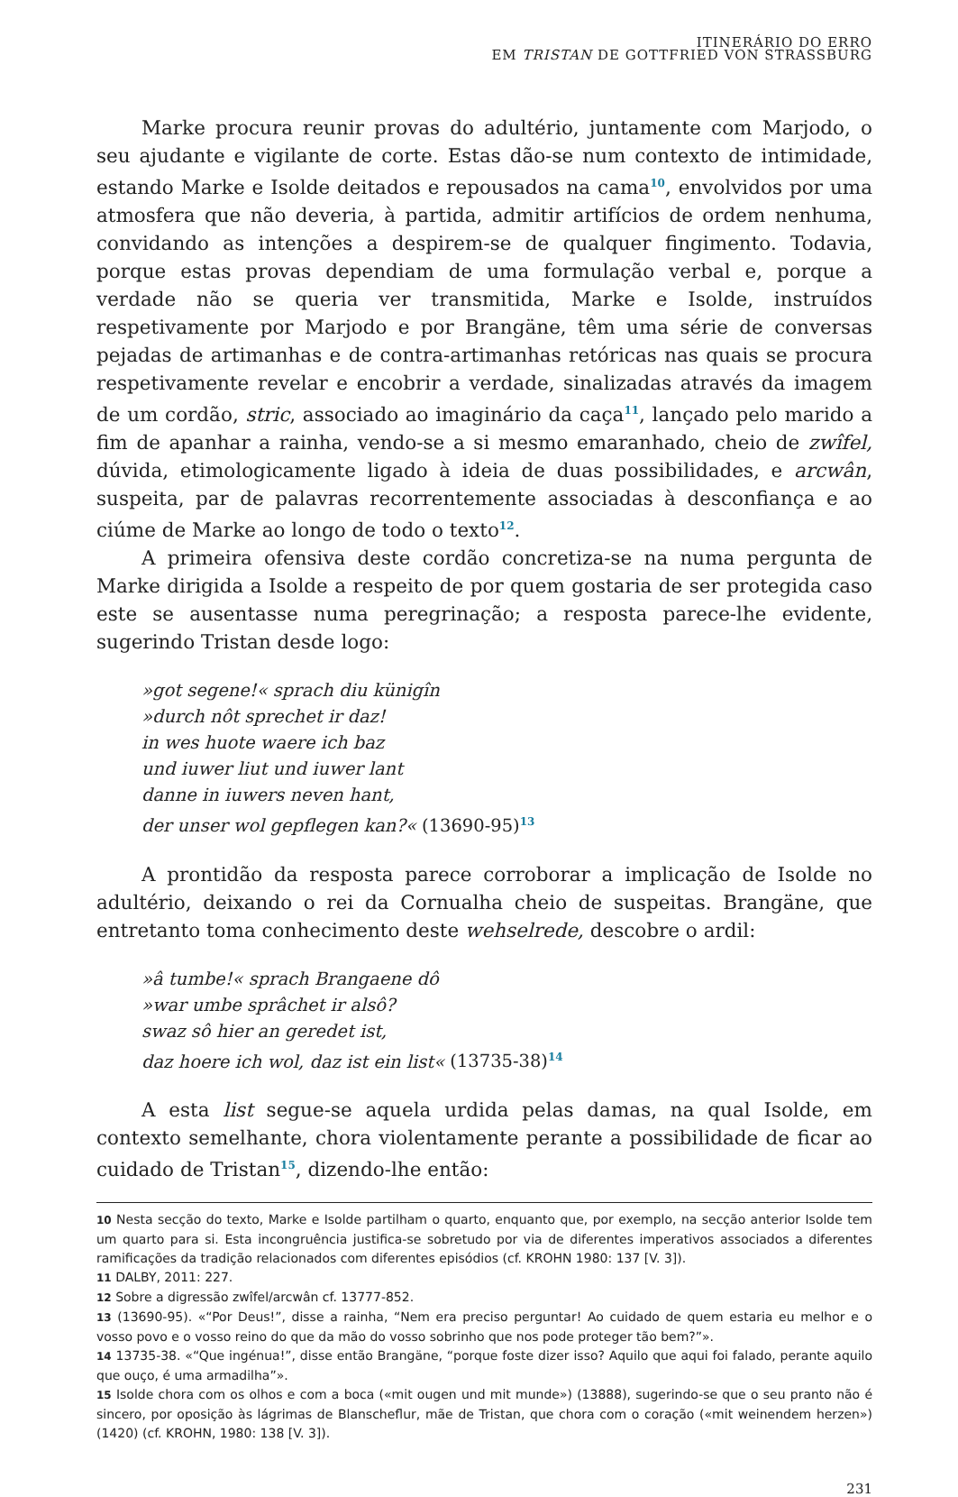ITINERÁRIO DO ERRO
EM TRISTAN DE GOTTFRIED VON STRASSBURG
Marke procura reunir provas do adultério, juntamente com Marjodo, o seu ajudante e vigilante de corte. Estas dão-se num contexto de intimidade, estando Marke e Isolde deitados e repousados na cama<sup>10</sup>, envolvidos por uma atmosfera que não deveria, à partida, admitir artifícios de ordem nenhuma, convidando as intenções a despirem-se de qualquer fingimento. Todavia, porque estas provas dependiam de uma formulação verbal e, porque a verdade não se queria ver transmitida, Marke e Isolde, instruídos respetivamente por Marjodo e por Brangäne, têm uma série de conversas pejadas de artimanhas e de contra-artimanhas retóricas nas quais se procura respetivamente revelar e encobrir a verdade, sinalizadas através da imagem de um cordão, stric, associado ao imaginário da caça<sup>11</sup>, lançado pelo marido a fim de apanhar a rainha, vendo-se a si mesmo emaranhado, cheio de zwîfel, dúvida, etimologicamente ligado à ideia de duas possibilidades, e arcwân, suspeita, par de palavras recorrentemente associadas à desconfiança e ao ciúme de Marke ao longo de todo o texto<sup>12</sup>.
A primeira ofensiva deste cordão concretiza-se na numa pergunta de Marke dirigida a Isolde a respeito de por quem gostaria de ser protegida caso este se ausentasse numa peregrinação; a resposta parece-lhe evidente, sugerindo Tristan desde logo:
»got segene!« sprach diu künigîn
»durch nôt sprechet ir daz!
in wes huote waere ich baz
und iuwer liut und iuwer lant
danne in iuwers neven hant,
der unser wol gepflegen kan?« (13690-95)<sup>13</sup>
A prontidão da resposta parece corroborar a implicação de Isolde no adultério, deixando o rei da Cornualha cheio de suspeitas. Brangäne, que entretanto toma conhecimento deste wehselrede, descobre o ardil:
»â tumbe!« sprach Brangaene dô
»war umbe sprâchet ir alsô?
swaz sô hier an geredet ist,
daz hoere ich wol, daz ist ein list« (13735-38)<sup>14</sup>
A esta list segue-se aquela urdida pelas damas, na qual Isolde, em contexto semelhante, chora violentamente perante a possibilidade de ficar ao cuidado de Tristan<sup>15</sup>, dizendo-lhe então:
10 Nesta secção do texto, Marke e Isolde partilham o quarto, enquanto que, por exemplo, na secção anterior Isolde tem um quarto para si. Esta incongruência justifica-se sobretudo por via de diferentes imperativos associados a diferentes ramificações da tradição relacionados com diferentes episódios (cf. KROHN 1980: 137 [V. 3]).
11 DALBY, 2011: 227.
12 Sobre a digressão zwîfel/arcwân cf. 13777-852.
13 (13690-95). «“Por Deus!”, disse a rainha, “Nem era preciso perguntar! Ao cuidado de quem estaria eu melhor e o vosso povo e o vosso reino do que da mão do vosso sobrinho que nos pode proteger tão bem?”».
14 13735-38. «“Que ingénua!”, disse então Brangäne, “porque foste dizer isso? Aquilo que aqui foi falado, perante aquilo que ouço, é uma armadilha”».
15 Isolde chora com os olhos e com a boca («mit ougen und mit munde») (13888), sugerindo-se que o seu pranto não é sincero, por oposição às lágrimas de Blanscheflur, mãe de Tristan, que chora com o coração («mit weinendem herzen») (1420) (cf. KROHN, 1980: 138 [V. 3]).
231